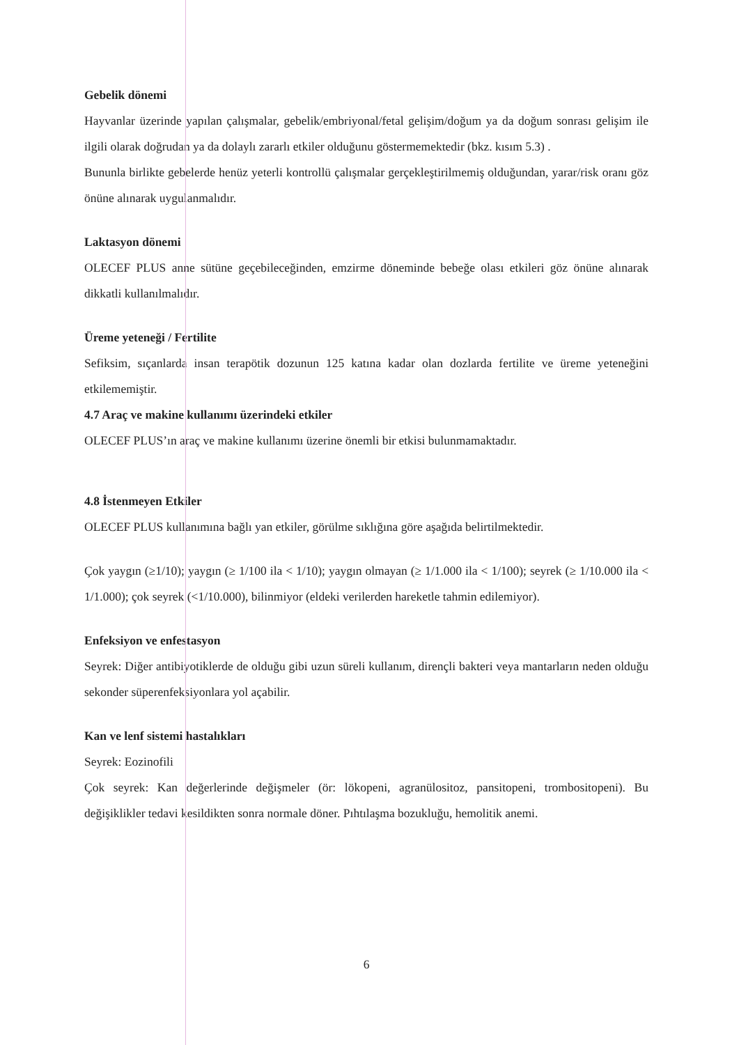Gebelik dönemi
Hayvanlar üzerinde yapılan çalışmalar, gebelik/embriyonal/fetal gelişim/doğum ya da doğum sonrası gelişim ile ilgili olarak doğrudan ya da dolaylı zararlı etkiler olduğunu göstermemektedir (bkz. kısım 5.3) .
Bununla birlikte gebelerde henüz yeterli kontrollü çalışmalar gerçekleştirilmemiş olduğundan, yarar/risk oranı göz önüne alınarak uygulanmalıdır.
Laktasyon dönemi
OLECEF PLUS anne sütüne geçebileceğinden, emzirme döneminde bebeğe olası etkileri göz önüne alınarak dikkatli kullanılmalıdır.
Üreme yeteneği / Fertilite
Sefiksim, sıçanlarda insan terapötik dozunun 125 katına kadar olan dozlarda fertilite ve üreme yeteneğini etkilememiştir.
4.7 Araç ve makine kullanımı üzerindeki etkiler
OLECEF PLUS’ın araç ve makine kullanımı üzerine önemli bir etkisi bulunmamaktadır.
4.8 İstenmeyen Etkiler
OLECEF PLUS kullanımına bağlı yan etkiler, görülme sıklığına göre aşağıda belirtilmektedir.
Çok yaygın (≥1/10); yaygın (≥ 1/100 ila < 1/10); yaygın olmayan (≥ 1/1.000 ila < 1/100); seyrek (≥ 1/10.000 ila < 1/1.000); çok seyrek (<1/10.000), bilinmiyor (eldeki verilerden hareketle tahmin edilemiyor).
Enfeksiyon ve enfestasyon
Seyrek: Diğer antibiyotiklerde de olduğu gibi uzun süreli kullanım, dirençli bakteri veya mantarların neden olduğu sekonder süperenfeksiyonlara yol açabilir.
Kan ve lenf sistemi hastalıkları
Seyrek: Eozinofili
Çok seyrek: Kan değerlerinde değişmeler (ör: lökopeni, agranülositoz, pansitopeni, trombositopeni). Bu değişiklikler tedavi kesildikten sonra normale döner. Pıhtılaşma bozukluğu, hemolitik anemi.
6